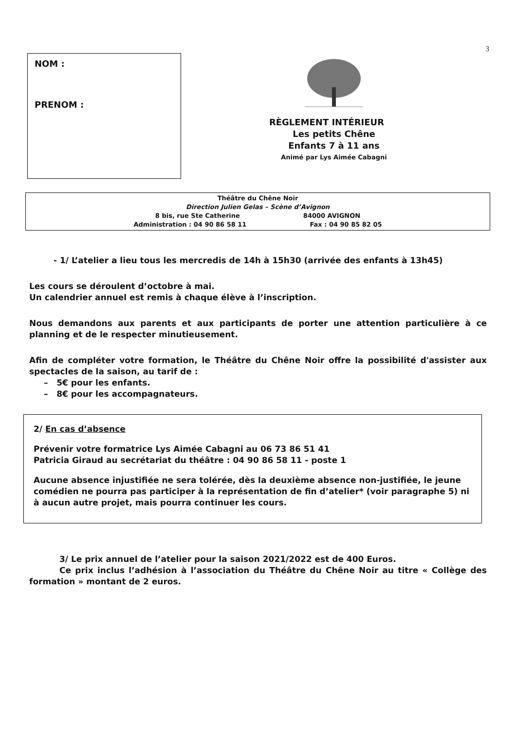3
NOM :
PRENOM :
RÈGLEMENT INTÉRIEUR
Les petits Chêne
Enfants 7 à 11 ans
Animé par Lys Aimée Cabagni
Théâtre du Chêne Noir
Direction Julien Gelas – Scène d’Avignon
8 bis, rue Ste Catherine 84000 AVIGNON
Administration : 04 90 86 58 11 Fax : 04 90 85 82 05
- 1/ L’atelier a lieu tous les mercredis de 14h à 15h30 (arrivée des enfants à 13h45)
Les cours se déroulent d’octobre à mai.
Un calendrier annuel est remis à chaque élève à l’inscription.
Nous demandons aux parents et aux participants de porter une attention particulière à ce planning et de le respecter minutieusement.
Afin de compléter votre formation, le Théâtre du Chêne Noir offre la possibilité d'assister aux spectacles de la saison, au tarif de :
– 5€ pour les enfants.
– 8€ pour les accompagnateurs.
2/ En cas d’absence
Prévenir votre formatrice Lys Aimée Cabagni au 06 73 86 51 41
Patricia Giraud au secrétariat du théâtre : 04 90 86 58 11 - poste 1
Aucune absence injustifiée ne sera tolérée, dès la deuxième absence non-justifiée, le jeune comédien ne pourra pas participer à la représentation de fin d’atelier* (voir paragraphe 5) ni à aucun autre projet, mais pourra continuer les cours.
3/ Le prix annuel de l’atelier pour la saison 2021/2022 est de 400 Euros.
Ce prix inclus l’adhésion à l’association du Théâtre du Chêne Noir au titre « Collège des formation » montant de 2 euros.